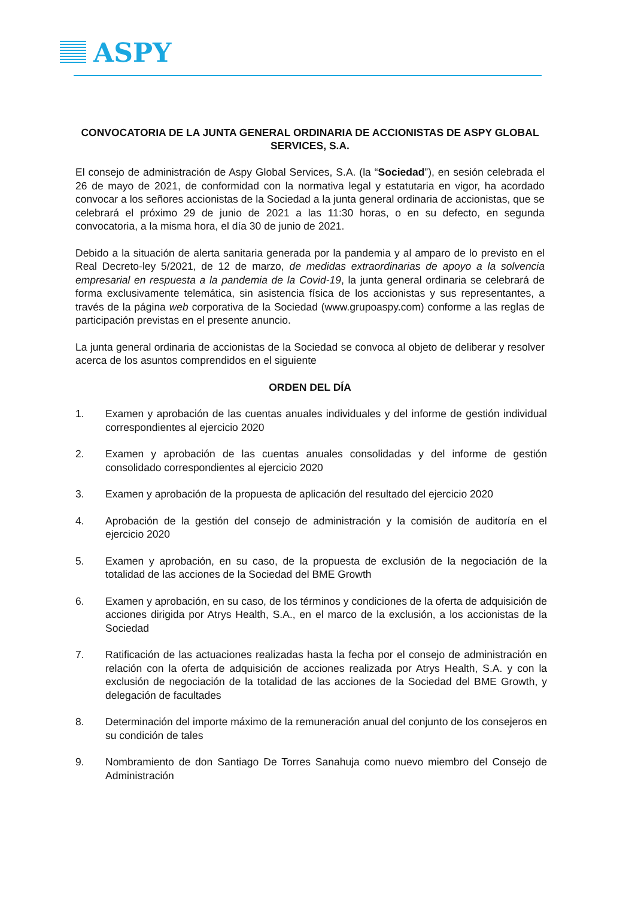ASPY
CONVOCATORIA DE LA JUNTA GENERAL ORDINARIA DE ACCIONISTAS DE ASPY GLOBAL SERVICES, S.A.
El consejo de administración de Aspy Global Services, S.A. (la “Sociedad”), en sesión celebrada el 26 de mayo de 2021, de conformidad con la normativa legal y estatutaria en vigor, ha acordado convocar a los señores accionistas de la Sociedad a la junta general ordinaria de accionistas, que se celebrará el próximo 29 de junio de 2021 a las 11:30 horas, o en su defecto, en segunda convocatoria, a la misma hora, el día 30 de junio de 2021.
Debido a la situación de alerta sanitaria generada por la pandemia y al amparo de lo previsto en el Real Decreto-ley 5/2021, de 12 de marzo, de medidas extraordinarias de apoyo a la solvencia empresarial en respuesta a la pandemia de la Covid-19, la junta general ordinaria se celebrará de forma exclusivamente telemática, sin asistencia física de los accionistas y sus representantes, a través de la página web corporativa de la Sociedad (www.grupoaspy.com) conforme a las reglas de participación previstas en el presente anuncio.
La junta general ordinaria de accionistas de la Sociedad se convoca al objeto de deliberar y resolver acerca de los asuntos comprendidos en el siguiente
ORDEN DEL DÍA
1. Examen y aprobación de las cuentas anuales individuales y del informe de gestión individual correspondientes al ejercicio 2020
2. Examen y aprobación de las cuentas anuales consolidadas y del informe de gestión consolidado correspondientes al ejercicio 2020
3. Examen y aprobación de la propuesta de aplicación del resultado del ejercicio 2020
4. Aprobación de la gestión del consejo de administración y la comisión de auditoría en el ejercicio 2020
5. Examen y aprobación, en su caso, de la propuesta de exclusión de la negociación de la totalidad de las acciones de la Sociedad del BME Growth
6. Examen y aprobación, en su caso, de los términos y condiciones de la oferta de adquisición de acciones dirigida por Atrys Health, S.A., en el marco de la exclusión, a los accionistas de la Sociedad
7. Ratificación de las actuaciones realizadas hasta la fecha por el consejo de administración en relación con la oferta de adquisición de acciones realizada por Atrys Health, S.A. y con la exclusión de negociación de la totalidad de las acciones de la Sociedad del BME Growth, y delegación de facultades
8. Determinación del importe máximo de la remuneración anual del conjunto de los consejeros en su condición de tales
9. Nombramiento de don Santiago De Torres Sanahuja como nuevo miembro del Consejo de Administración